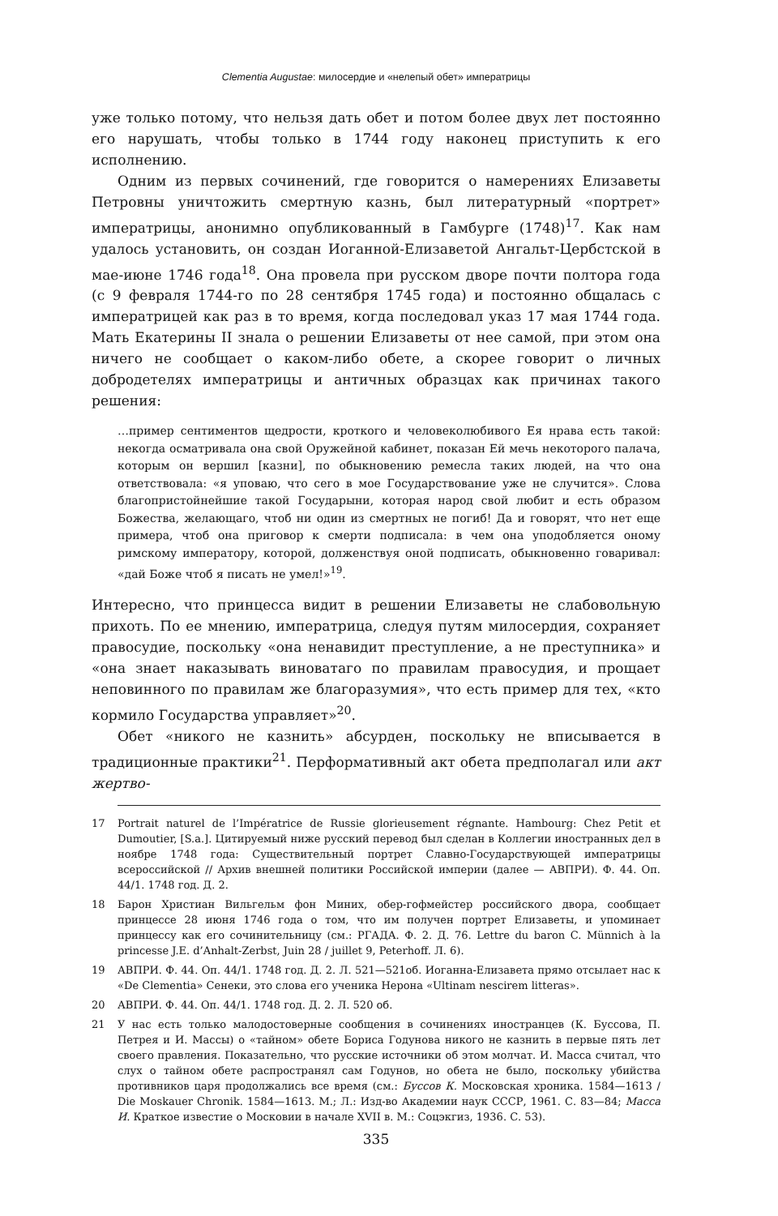Clementia Augustae: милосердие и «нелепый обет» императрицы
уже только потому, что нельзя дать обет и потом более двух лет постоянно его нарушать, чтобы только в 1744 году наконец приступить к его исполнению.
Одним из первых сочинений, где говорится о намерениях Елизаветы Петровны уничтожить смертную казнь, был литературный «портрет» императрицы, анонимно опубликованный в Гамбурге (1748)<sup>17</sup>. Как нам удалось установить, он создан Иоганной-Елизаветой Ангальт-Цербстской в мае-июне 1746 года<sup>18</sup>. Она провела при русском дворе почти полтора года (с 9 февраля 1744-го по 28 сентября 1745 года) и постоянно общалась с императрицей как раз в то время, когда последовал указ 17 мая 1744 года. Мать Екатерины II знала о решении Елизаветы от нее самой, при этом она ничего не сообщает о каком-либо обете, а скорее говорит о личных добродетелях императрицы и античных образцах как причинах такого решения:
…пример сентиментов щедрости, кроткого и человеколюбивого Ея нрава есть такой: некогда осматривала она свой Оружейной кабинет, показан Ей мечь некоторого палача, которым он вершил [казни], по обыкновению ремесла таких людей, на что она ответствовала: «я уповаю, что сего в мое Государствование уже не случится». Слова благопристойнейшие такой Государыни, которая народ свой любит и есть образом Божества, желающаго, чтоб ни один из смертных не погиб! Да и говорят, что нет еще примера, чтоб она приговор к смерти подписала: в чем она уподобляется оному римскому императору, которой, долженствуя оной подписать, обыкновенно говаривал: «дай Боже чтоб я писать не умел!»<sup>19</sup>.
Интересно, что принцесса видит в решении Елизаветы не слабовольную прихоть. По ее мнению, императрица, следуя путям милосердия, сохраняет правосудие, поскольку «она ненавидит преступление, а не преступника» и «она знает наказывать виноватаго по правилам правосудия, и прощает неповинного по правилам же благоразумия», что есть пример для тех, «кто кормило Государства управляет»<sup>20</sup>.
Обет «никого не казнить» абсурден, поскольку не вписывается в традиционные практики<sup>21</sup>. Перформативный акт обета предполагал или акт жертво-
17 Portrait naturel de l’Impératrice de Russie glorieusement régnante. Hambourg: Chez Petit et Dumoutier, [S.a.]. Цитируемый ниже русский перевод был сделан в Коллегии иностранных дел в ноябре 1748 года: Существительный портрет Славно-Государствующей императрицы всероссийской // Архив внешней политики Российской империи (далее — АВПРИ). Ф. 44. Оп. 44/1. 1748 год. Д. 2.
18 Барон Христиан Вильгельм фон Миних, обер-гофмейстер российского двора, сообщает принцессе 28 июня 1746 года о том, что им получен портрет Елизаветы, и упоминает принцессу как его сочинительницу (см.: РГАДА. Ф. 2. Д. 76. Lettre du baron C. Münnich à la princesse J.E. d’Anhalt-Zerbst, Juin 28 / juillet 9, Peterhoff. Л. 6).
19 АВПРИ. Ф. 44. Оп. 44/1. 1748 год. Д. 2. Л. 521—521об. Иоганна-Елизавета прямо отсылает нас к «De Clementia» Сенеки, это слова его ученика Нерона «Ultinam nescirem litteras».
20 АВПРИ. Ф. 44. Оп. 44/1. 1748 год. Д. 2. Л. 520 об.
21 У нас есть только малодостоверные сообщения в сочинениях иностранцев (К. Буссова, П. Петрея и И. Массы) о «тайном» обете Бориса Годунова никого не казнить в первые пять лет своего правления. Показательно, что русские источники об этом молчат. И. Масса считал, что слух о тайном обете распространял сам Годунов, но обета не было, поскольку убийства противников царя продолжались все время (см.: Буссов К. Московская хроника. 1584—1613 / Die Moskauer Chronik. 1584—1613. М.; Л.: Изд-во Академии наук СССР, 1961. С. 83—84; Масса И. Краткое известие о Московии в начале XVII в. М.: Соцэкгиз, 1936. С. 53).
335